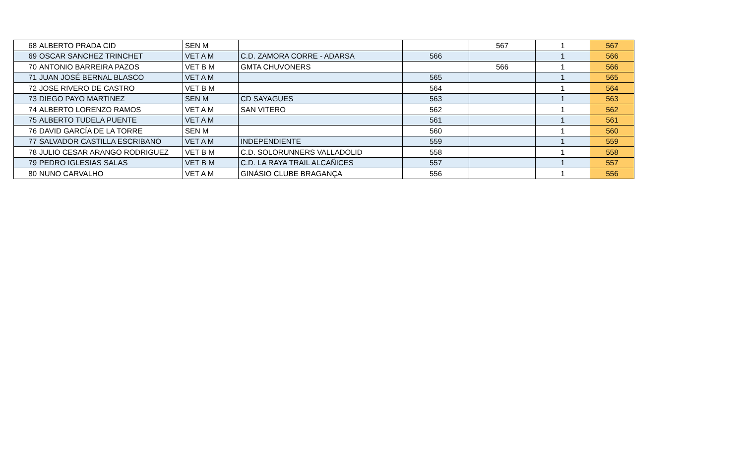| 68 | ALBERTO PRADA CID | SEN M | | | 567 | 1 | 567 |
| 69 | OSCAR SANCHEZ TRINCHET | VET A M | C.D. ZAMORA CORRE - ADARSA | 566 | | 1 | 566 |
| 70 | ANTONIO BARREIRA PAZOS | VET B M | GMTA CHUVONERS | | 566 | 1 | 566 |
| 71 | JUAN JOSÉ BERNAL BLASCO | VET A M | | 565 | | 1 | 565 |
| 72 | JOSE RIVERO DE CASTRO | VET B M | | 564 | | 1 | 564 |
| 73 | DIEGO PAYO MARTINEZ | SEN M | CD SAYAGUES | 563 | | 1 | 563 |
| 74 | ALBERTO LORENZO RAMOS | VET A M | SAN VITERO | 562 | | 1 | 562 |
| 75 | ALBERTO TUDELA PUENTE | VET A M | | 561 | | 1 | 561 |
| 76 | DAVID GARCÍA DE LA TORRE | SEN M | | 560 | | 1 | 560 |
| 77 | SALVADOR CASTILLA ESCRIBANO | VET A M | INDEPENDIENTE | 559 | | 1 | 559 |
| 78 | JULIO CESAR ARANGO RODRIGUEZ | VET B M | C.D. SOLORUNNERS VALLADOLID | 558 | | 1 | 558 |
| 79 | PEDRO IGLESIAS SALAS | VET B M | C.D. LA RAYA TRAIL ALCAÑICES | 557 | | 1 | 557 |
| 80 | NUNO CARVALHO | VET A M | GINÁSIO CLUBE BRAGANÇA | 556 | | 1 | 556 |